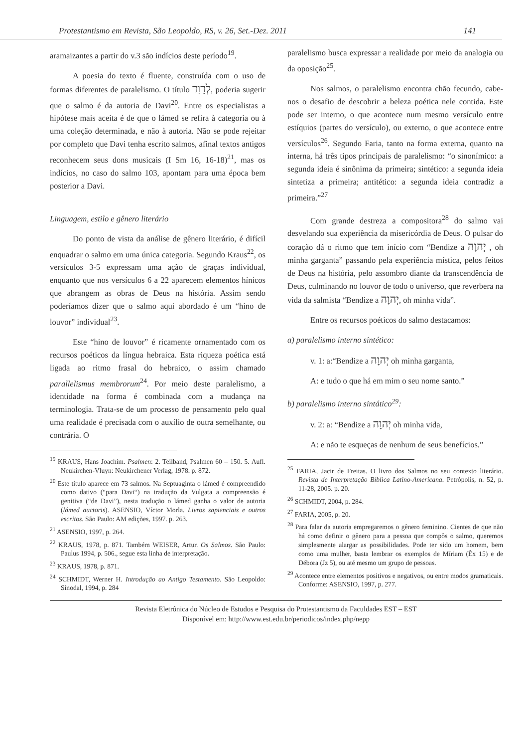Protestantismo em Revista, São Leopoldo, RS, v. 26, Set.-Dez. 2011 141
aramaizantes a partir do v.3 são indícios deste período<sup>19</sup>.
A poesia do texto é fluente, construída com o uso de formas diferentes de paralelismo. O título לְדָוִד, poderia sugerir que o salmo é da autoria de Davi<sup>20</sup>. Entre os especialistas a hipótese mais aceita é de que o lámed se refira à categoria ou à uma coleção determinada, e não à autoria. Não se pode rejeitar por completo que Davi tenha escrito salmos, afinal textos antigos reconhecem seus dons musicais (I Sm 16, 16-18)<sup>21</sup>, mas os indícios, no caso do salmo 103, apontam para uma época bem posterior a Davi.
Linguagem, estilo e gênero literário
Do ponto de vista da análise de gênero literário, é difícil enquadrar o salmo em uma única categoria. Segundo Kraus<sup>22</sup>, os versículos 3-5 expressam uma ação de graças individual, enquanto que nos versículos 6 a 22 aparecem elementos hínicos que abrangem as obras de Deus na história. Assim sendo poderíamos dizer que o salmo aqui abordado é um “hino de louvor” individual<sup>23</sup>.
Este “hino de louvor” é ricamente ornamentado com os recursos poéticos da língua hebraica. Esta riqueza poética está ligada ao ritmo frasal do hebraico, o assim chamado parallelismus membrorum<sup>24</sup>. Por meio deste paralelismo, a identidade na forma é combinada com a mudança na terminologia. Trata-se de um processo de pensamento pelo qual uma realidade é precisada com o auxílio de outra semelhante, ou contrária. O
<sup>19</sup> KRAUS, Hans Joachim. Psalmen: 2. Teilband, Psalmen 60 – 150. 5. Aufl. Neukirchen-Vluyn: Neukirchener Verlag, 1978. p. 872.
<sup>20</sup> Este título aparece em 73 salmos. Na Septuaginta o lámed é compreendido como dativo (“para Davi“) na tradução da Vulgata a compreensão é genitiva (“de Davi”), nesta tradução o lámed ganha o valor de autoria (lámed auctoris). ASENSIO, Víctor Morla. Livros sapienciais e outros escritos. São Paulo: AM edições, 1997. p. 263.
<sup>21</sup> ASENSIO, 1997, p. 264.
<sup>22</sup> KRAUS, 1978, p. 871. Também WEISER, Artur. Os Salmos. São Paulo: Paulus 1994, p. 506., segue esta linha de interpretação.
<sup>23</sup> KRAUS, 1978, p. 871.
<sup>24</sup> SCHMIDT, Werner H. Introdução ao Antigo Testamento. São Leopoldo: Sinodal, 1994, p. 284
paralelismo busca expressar a realidade por meio da analogia ou da oposição<sup>25</sup>.
Nos salmos, o paralelismo encontra chão fecundo, cabe-nos o desafio de descobrir a beleza poética nele contida. Este pode ser interno, o que acontece num mesmo versículo entre estíquios (partes do versículo), ou externo, o que acontece entre versículos<sup>26</sup>. Segundo Faria, tanto na forma externa, quanto na interna, há três tipos principais de paralelismo: “o sinonímico: a segunda ideia é sinônima da primeira; sintético: a segunda ideia sintetiza a primeira; antitético: a segunda ideia contradiz a primeira.”<sup>27</sup>
Com grande destreza a compositora<sup>28</sup> do salmo vai desvelando sua experiência da misericórdia de Deus. O pulsar do coração dá o ritmo que tem início com “Bendize a יְהוָה , oh minha garganta” passando pela experiência mística, pelos feitos de Deus na história, pelo assombro diante da transcendência de Deus, culminando no louvor de todo o universo, que reverbera na vida da salmista “Bendize a יְהוָה, oh minha vida”.
Entre os recursos poéticos do salmo destacamos:
a) paralelismo interno sintético:
v. 1: a:“Bendize a יְהוָה oh minha garganta,
A: e tudo o que há em mim o seu nome santo.”
b) paralelismo interno sintático<sup>29</sup>:
v. 2: a: “Bendize a יְהוָה oh minha vida,
A: e não te esqueças de nenhum de seus benefícios.”
<sup>25</sup> FARIA, Jacir de Freitas. O livro dos Salmos no seu contexto literário. Revista de Interpretação Bíblica Latino-Americana. Petrópolis, n. 52, p. 11-28, 2005. p. 20.
<sup>26</sup> SCHMIDT, 2004, p. 284.
<sup>27</sup> FARIA, 2005, p. 20.
<sup>28</sup> Para falar da autoria empregaremos o gênero feminino. Cientes de que não há como definir o gênero para a pessoa que compôs o salmo, queremos simplesmente alargar as possibilidades. Pode ter sido um homem, bem como uma mulher, basta lembrar os exemplos de Míriam (Êx 15) e de Débora (Jz 5), ou até mesmo um grupo de pessoas.
<sup>29</sup> Acontece entre elementos positivos e negativos, ou entre modos gramaticais. Conforme: ASENSIO, 1997, p. 277.
Revista Eletrônica do Núcleo de Estudos e Pesquisa do Protestantismo da Faculdades EST – EST
Disponível em: http://www.est.edu.br/periodicos/index.php/nepp